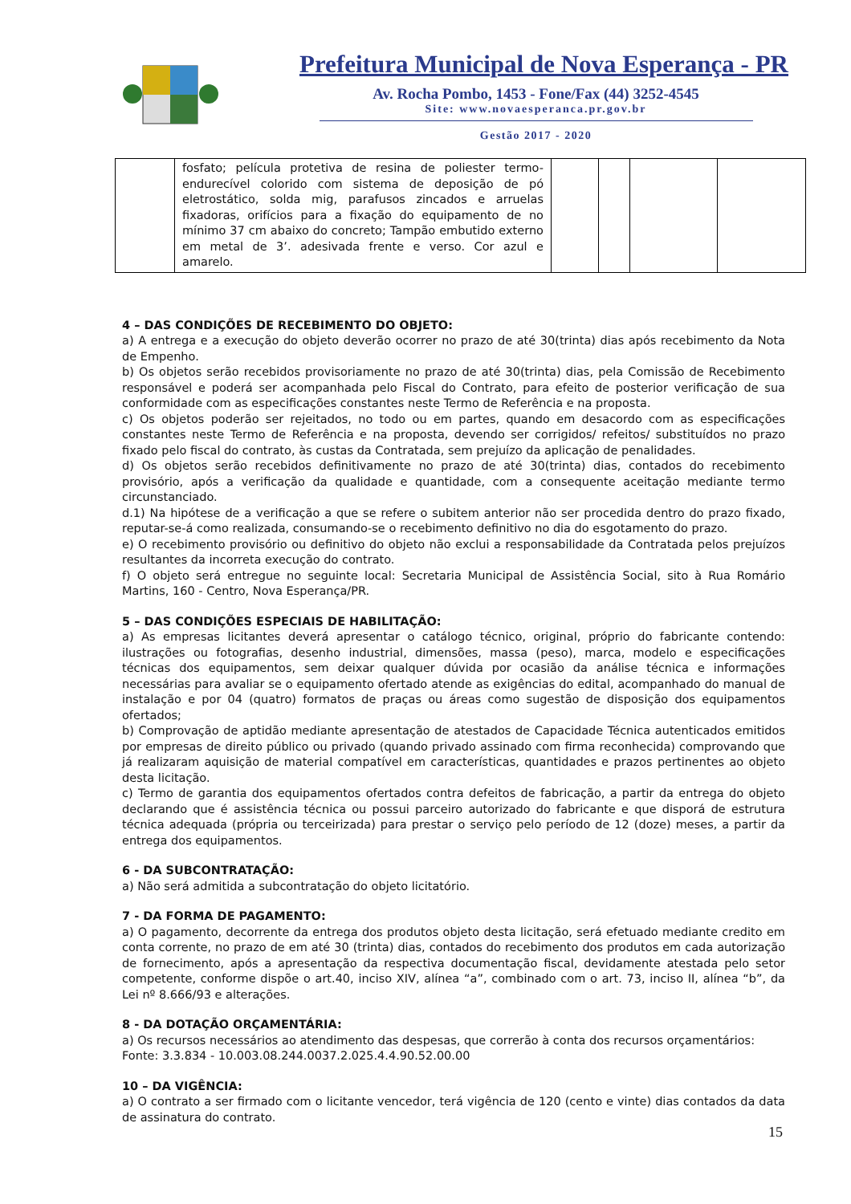Prefeitura Municipal de Nova Esperança - PR
Av. Rocha Pombo, 1453 - Fone/Fax (44) 3252-4545
Site: www.novaesperanca.pr.gov.br
Gestão 2017 - 2020
| | fosfato; película protetiva de resina de poliester termo-endurecível colorido com sistema de deposição de pó eletrostático, solda mig, parafusos zincados e arruelas fixadoras, orifícios para a fixação do equipamento de no mínimo 37 cm abaixo do concreto; Tampão embutido externo em metal de 3’. adesivada frente e verso. Cor azul e amarelo. | | | | |
4 – DAS CONDIÇÕES DE RECEBIMENTO DO OBJETO:
a) A entrega e a execução do objeto deverão ocorrer no prazo de até 30(trinta) dias após recebimento da Nota de Empenho.
b) Os objetos serão recebidos provisoriamente no prazo de até 30(trinta) dias, pela Comissão de Recebimento responsável e poderá ser acompanhada pelo Fiscal do Contrato, para efeito de posterior verificação de sua conformidade com as especificações constantes neste Termo de Referência e na proposta.
c) Os objetos poderão ser rejeitados, no todo ou em partes, quando em desacordo com as especificações constantes neste Termo de Referência e na proposta, devendo ser corrigidos/ refeitos/ substituídos no prazo fixado pelo fiscal do contrato, às custas da Contratada, sem prejuízo da aplicação de penalidades.
d) Os objetos serão recebidos definitivamente no prazo de até 30(trinta) dias, contados do recebimento provisório, após a verificação da qualidade e quantidade, com a consequente aceitação mediante termo circunstanciado.
d.1) Na hipótese de a verificação a que se refere o subitem anterior não ser procedida dentro do prazo fixado, reputar-se-á como realizada, consumando-se o recebimento definitivo no dia do esgotamento do prazo.
e) O recebimento provisório ou definitivo do objeto não exclui a responsabilidade da Contratada pelos prejuízos resultantes da incorreta execução do contrato.
f) O objeto será entregue no seguinte local: Secretaria Municipal de Assistência Social, sito à Rua Romário Martins, 160 - Centro, Nova Esperança/PR.
5 – DAS CONDIÇÕES ESPECIAIS DE HABILITAÇÃO:
a) As empresas licitantes deverá apresentar o catálogo técnico, original, próprio do fabricante contendo: ilustrações ou fotografias, desenho industrial, dimensões, massa (peso), marca, modelo e especificações técnicas dos equipamentos, sem deixar qualquer dúvida por ocasião da análise técnica e informações necessárias para avaliar se o equipamento ofertado atende as exigências do edital, acompanhado do manual de instalação e por 04 (quatro) formatos de praças ou áreas como sugestão de disposição dos equipamentos ofertados;
b) Comprovação de aptidão mediante apresentação de atestados de Capacidade Técnica autenticados emitidos por empresas de direito público ou privado (quando privado assinado com firma reconhecida) comprovando que já realizaram aquisição de material compatível em características, quantidades e prazos pertinentes ao objeto desta licitação.
c) Termo de garantia dos equipamentos ofertados contra defeitos de fabricação, a partir da entrega do objeto declarando que é assistência técnica ou possui parceiro autorizado do fabricante e que disporá de estrutura técnica adequada (própria ou terceirizada) para prestar o serviço pelo período de 12 (doze) meses, a partir da entrega dos equipamentos.
6 - DA SUBCONTRATAÇÃO:
a) Não será admitida a subcontratação do objeto licitatório.
7 - DA FORMA DE PAGAMENTO:
a) O pagamento, decorrente da entrega dos produtos objeto desta licitação, será efetuado mediante credito em conta corrente, no prazo de em até 30 (trinta) dias, contados do recebimento dos produtos em cada autorização de fornecimento, após a apresentação da respectiva documentação fiscal, devidamente atestada pelo setor competente, conforme dispõe o art.40, inciso XIV, alínea “a”, combinado com o art. 73, inciso II, alínea “b”, da Lei nº 8.666/93 e alterações.
8 - DA DOTAÇÃO ORÇAMENTÁRIA:
a) Os recursos necessários ao atendimento das despesas, que correrão à conta dos recursos orçamentários:
Fonte: 3.3.834 - 10.003.08.244.0037.2.025.4.4.90.52.00.00
10 – DA VIGÊNCIA:
a) O contrato a ser firmado com o licitante vencedor, terá vigência de 120 (cento e vinte) dias contados da data de assinatura do contrato.
15